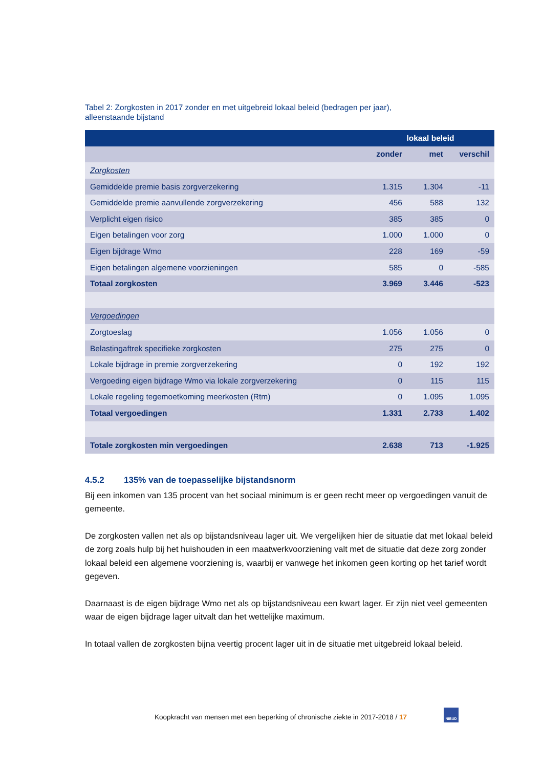Tabel 2: Zorgkosten in 2017 zonder en met uitgebreid lokaal beleid (bedragen per jaar),
alleenstaande bijstand
| | lokaal beleid | | |
| --- | --- | --- | --- |
| | zonder | met | verschil |
| Zorgkosten | | | |
| Gemiddelde premie basis zorgverzekering | 1.315 | 1.304 | -11 |
| Gemiddelde premie aanvullende zorgverzekering | 456 | 588 | 132 |
| Verplicht eigen risico | 385 | 385 | 0 |
| Eigen betalingen voor zorg | 1.000 | 1.000 | 0 |
| Eigen bijdrage Wmo | 228 | 169 | -59 |
| Eigen betalingen algemene voorzieningen | 585 | 0 | -585 |
| Totaal zorgkosten | 3.969 | 3.446 | -523 |
| Vergoedingen | | | |
| Zorgtoeslag | 1.056 | 1.056 | 0 |
| Belastingaftrek specifieke zorgkosten | 275 | 275 | 0 |
| Lokale bijdrage in premie zorgverzekering | 0 | 192 | 192 |
| Vergoeding eigen bijdrage Wmo via lokale zorgverzekering | 0 | 115 | 115 |
| Lokale regeling tegemoetkoming meerkosten (Rtm) | 0 | 1.095 | 1.095 |
| Totaal vergoedingen | 1.331 | 2.733 | 1.402 |
| Totale zorgkosten min vergoedingen | 2.638 | 713 | -1.925 |
4.5.2 135% van de toepasselijke bijstandsnorm
Bij een inkomen van 135 procent van het sociaal minimum is er geen recht meer op vergoedingen vanuit de gemeente.
De zorgkosten vallen net als op bijstandsniveau lager uit. We vergelijken hier de situatie dat met lokaal beleid de zorg zoals hulp bij het huishouden in een maatwerkvoorziening valt met de situatie dat deze zorg zonder lokaal beleid een algemene voorziening is, waarbij er vanwege het inkomen geen korting op het tarief wordt gegeven.
Daarnaast is de eigen bijdrage Wmo net als op bijstandsniveau een kwart lager. Er zijn niet veel gemeenten waar de eigen bijdrage lager uitvalt dan het wettelijke maximum.
In totaal vallen de zorgkosten bijna veertig procent lager uit in de situatie met uitgebreid lokaal beleid.
Koopkracht van mensen met een beperking of chronische ziekte in 2017-2018 / 17
NIBUD